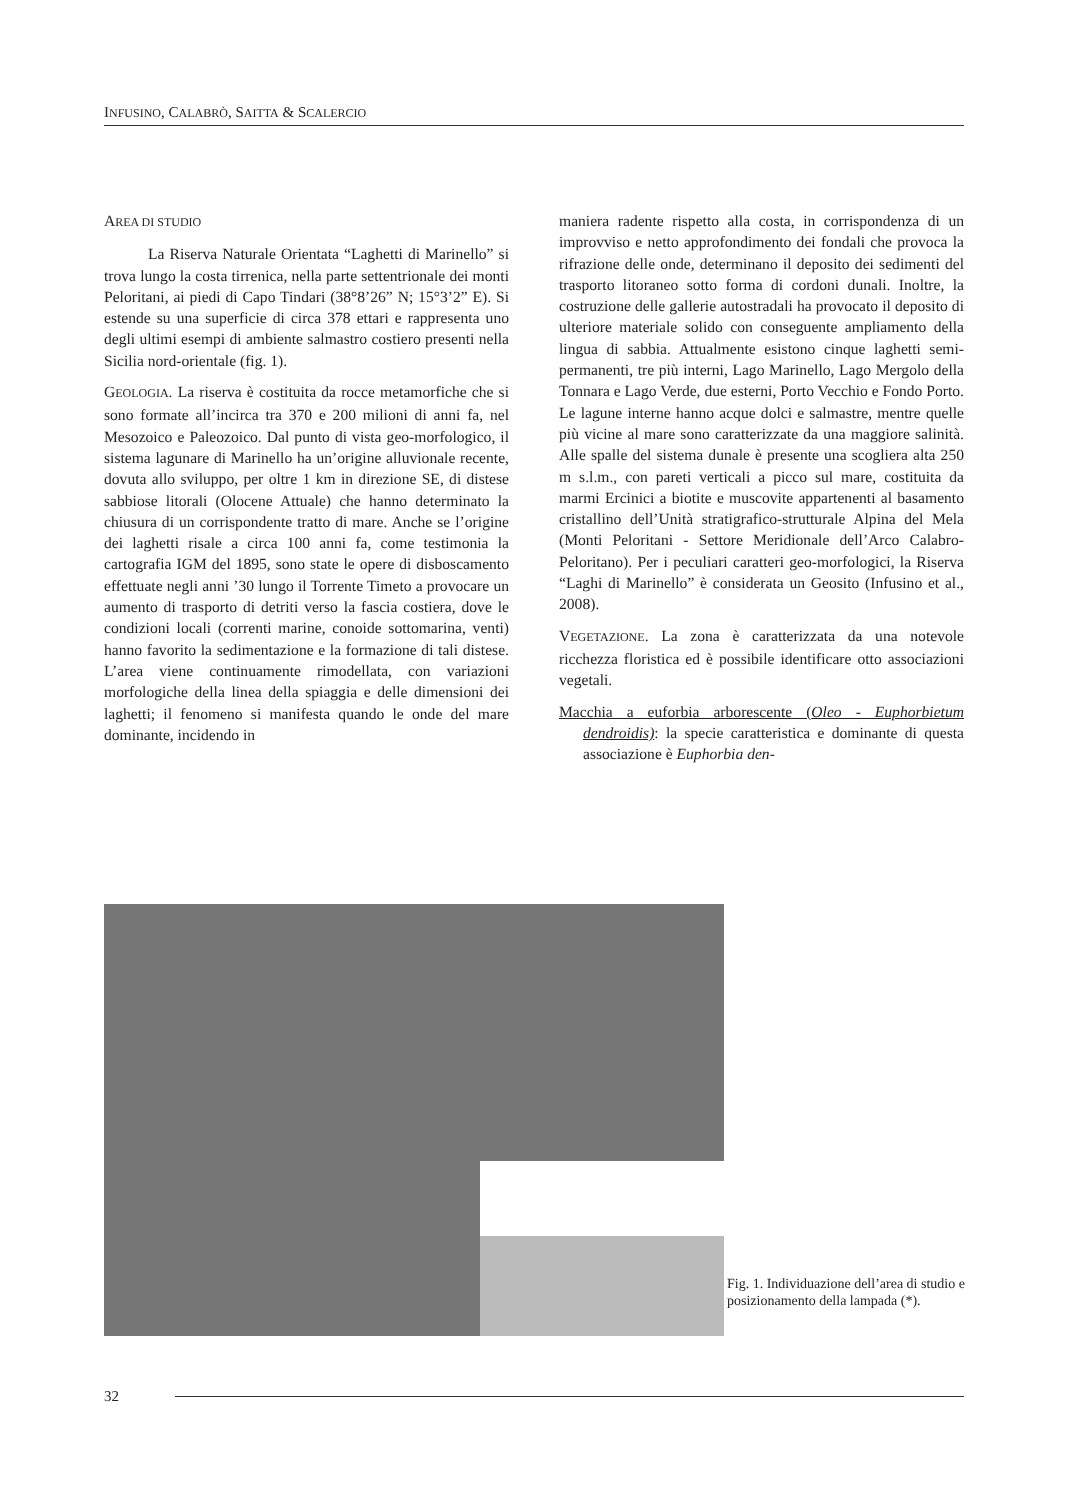INFUSINO, CALABRÒ, SAITTA & SCALERCIO
AREA DI STUDIO
La Riserva Naturale Orientata “Laghetti di Marinello” si trova lungo la costa tirrenica, nella parte settentrionale dei monti Peloritani, ai piedi di Capo Tindari (38°8’26” N; 15°3’2” E). Si estende su una superficie di circa 378 ettari e rappresenta uno degli ultimi esempi di ambiente salmastro costiero presenti nella Sicilia nord-orientale (fig. 1).
GEOLOGIA. La riserva è costituita da rocce metamorfiche che si sono formate all’incirca tra 370 e 200 milioni di anni fa, nel Mesozoico e Paleozoico. Dal punto di vista geo-morfologico, il sistema lagunare di Marinello ha un’origine alluvionale recente, dovuta allo sviluppo, per oltre 1 km in direzione SE, di distese sabbiose litorali (Olocene Attuale) che hanno determinato la chiusura di un corrispondente tratto di mare. Anche se l’origine dei laghetti risale a circa 100 anni fa, come testimonia la cartografia IGM del 1895, sono state le opere di disboscamento effettuate negli anni ’30 lungo il Torrente Timeto a provocare un aumento di trasporto di detriti verso la fascia costiera, dove le condizioni locali (correnti marine, conoide sottomarina, venti) hanno favorito la sedimentazione e la formazione di tali distese. L’area viene continuamente rimodellata, con variazioni morfologiche della linea della spiaggia e delle dimensioni dei laghetti; il fenomeno si manifesta quando le onde del mare dominante, incidendo in
maniera radente rispetto alla costa, in corrispondenza di un improvviso e netto approfondimento dei fondali che provoca la rifrazione delle onde, determinano il deposito dei sedimenti del trasporto litoraneo sotto forma di cordoni dunali. Inoltre, la costruzione delle gallerie autostradali ha provocato il deposito di ulteriore materiale solido con conseguente ampliamento della lingua di sabbia. Attualmente esistono cinque laghetti semi-permanenti, tre più interni, Lago Marinello, Lago Mergolo della Tonnara e Lago Verde, due esterni, Porto Vecchio e Fondo Porto. Le lagune interne hanno acque dolci e salmastre, mentre quelle più vicine al mare sono caratterizzate da una maggiore salinità. Alle spalle del sistema dunale è presente una scogliera alta 250 m s.l.m., con pareti verticali a picco sul mare, costituita da marmi Ercinici a biotite e muscovite appartenenti al basamento cristallino dell’Unità stratigrafico-strutturale Alpina del Mela (Monti Peloritani - Settore Meridionale dell’Arco Calabro-Peloritano). Per i peculiari caratteri geo-morfologici, la Riserva “Laghi di Marinello” è considerata un Geosito (Infusino et al., 2008).
VEGETAZIONE. La zona è caratterizzata da una notevole ricchezza floristica ed è possibile identificare otto associazioni vegetali.
Macchia a euforbia arborescente (Oleo - Euphorbietum dendroidis): la specie caratteristica e dominante di questa associazione è Euphorbia den-
Fig. 1. Individuazione dell’area di studio e posizionamento della lampada (*).
32